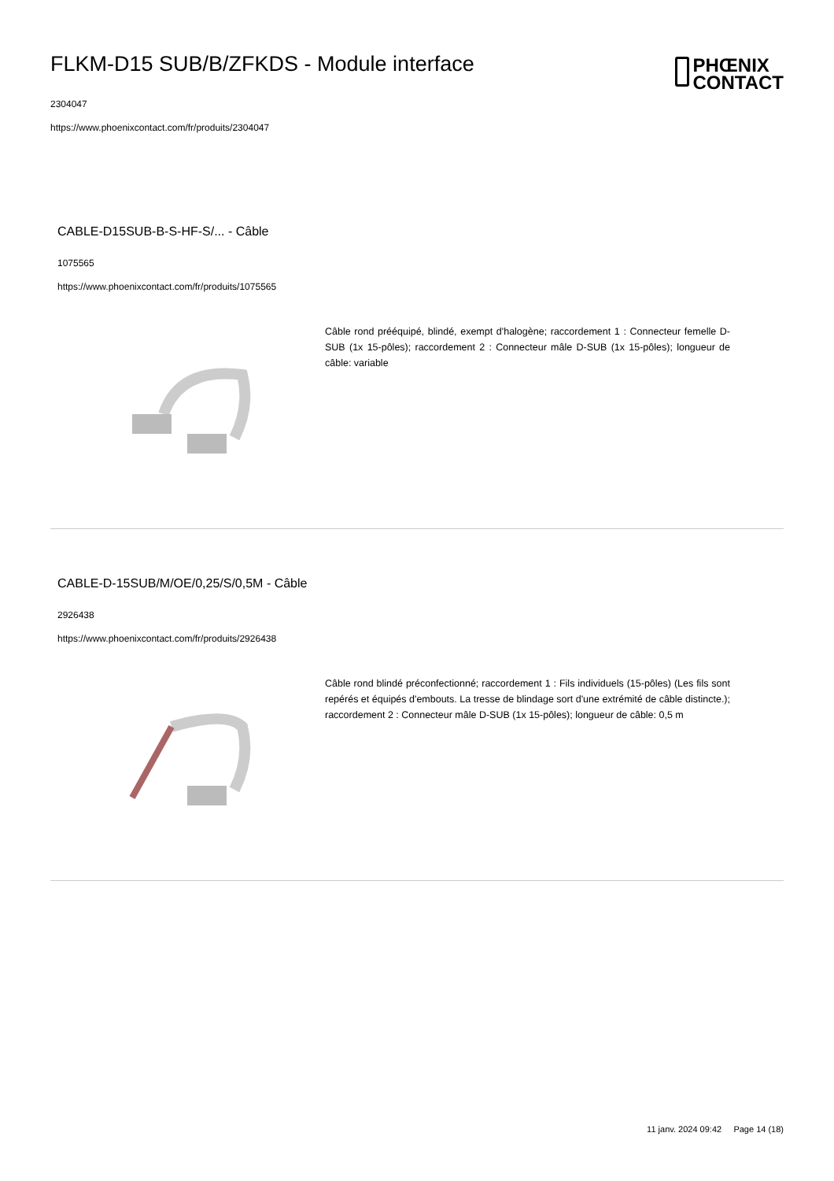FLKM-D15 SUB/B/ZFKDS - Module interface
2304047
https://www.phoenixcontact.com/fr/produits/2304047
PHŒNIX
CONTACT
CABLE-D15SUB-B-S-HF-S/... - Câble
1075565
https://www.phoenixcontact.com/fr/produits/1075565
Câble rond prééquipé, blindé, exempt d'halogène; raccordement 1 : Connecteur femelle D-SUB (1x 15-pôles); raccordement 2 : Connecteur mâle D-SUB (1x 15-pôles); longueur de câble: variable
CABLE-D-15SUB/M/OE/0,25/S/0,5M - Câble
2926438
https://www.phoenixcontact.com/fr/produits/2926438
Câble rond blindé préconfectionné; raccordement 1 : Fils individuels (15-pôles) (Les fils sont repérés et équipés d'embouts. La tresse de blindage sort d'une extrémité de câble distincte.); raccordement 2 : Connecteur mâle D-SUB (1x 15-pôles); longueur de câble: 0,5 m
11 janv. 2024 09:42 Page 14 (18)